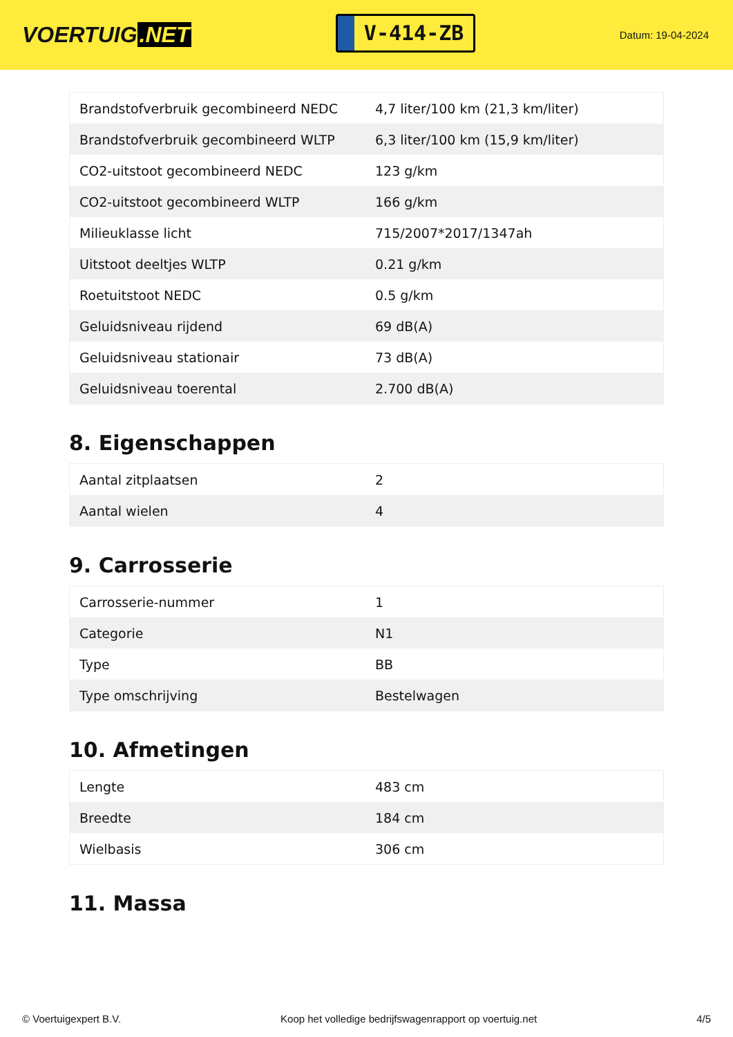VOERTUIG.NET
V-414-ZB
Datum: 19-04-2024
| Brandstofverbruik gecombineerd NEDC | 4,7 liter/100 km (21,3 km/liter) |
| Brandstofverbruik gecombineerd WLTP | 6,3 liter/100 km (15,9 km/liter) |
| CO2-uitstoot gecombineerd NEDC | 123 g/km |
| CO2-uitstoot gecombineerd WLTP | 166 g/km |
| Milieuklasse licht | 715/2007*2017/1347ah |
| Uitstoot deeltjes WLTP | 0.21 g/km |
| Roetuitstoot NEDC | 0.5 g/km |
| Geluidsniveau rijdend | 69 dB(A) |
| Geluidsniveau stationair | 73 dB(A) |
| Geluidsniveau toerental | 2.700 dB(A) |
8. Eigenschappen
| Aantal zitplaatsen | 2 |
| Aantal wielen | 4 |
9. Carrosserie
| Carrosserie-nummer | 1 |
| Categorie | N1 |
| Type | BB |
| Type omschrijving | Bestelwagen |
10. Afmetingen
| Lengte | 483 cm |
| Breedte | 184 cm |
| Wielbasis | 306 cm |
11. Massa
© Voertuigexpert B.V. Koop het volledige bedrijfswagenrapport op voertuig.net 4/5